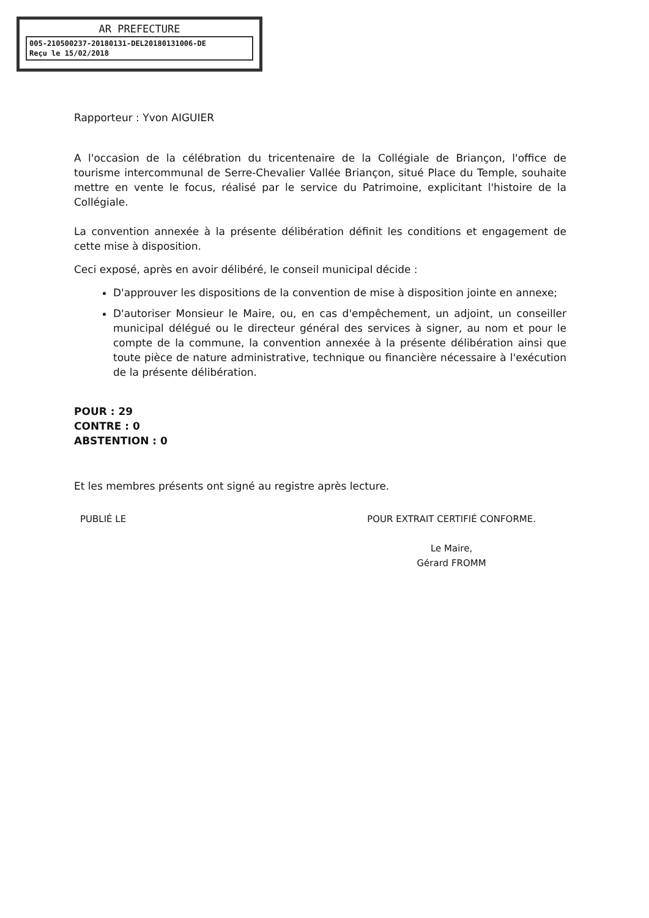AR PREFECTURE
005-210500237-20180131-DEL20180131006-DE
Reçu le 15/02/2018
Rapporteur : Yvon AIGUIER
A l'occasion de la célébration du tricentenaire de la Collégiale de Briançon, l'office de tourisme intercommunal de Serre-Chevalier Vallée Briançon, situé Place du Temple, souhaite mettre en vente le focus, réalisé par le service du Patrimoine, explicitant l'histoire de la Collégiale.
La convention annexée à la présente délibération définit les conditions et engagement de cette mise à disposition.
Ceci exposé, après en avoir délibéré, le conseil municipal décide :
D'approuver les dispositions de la convention de mise à disposition jointe en annexe;
D'autoriser Monsieur le Maire, ou, en cas d'empêchement, un adjoint, un conseiller municipal délégué ou le directeur général des services à signer, au nom et pour le compte de la commune, la convention annexée à la présente délibération ainsi que toute pièce de nature administrative, technique ou financière nécessaire à l'exécution de la présente délibération.
POUR : 29
CONTRE : 0
ABSTENTION : 0
Et les membres présents ont signé au registre après lecture.
PUBLIÉ LE POUR EXTRAIT CERTIFIÉ CONFORME.
Le Maire,
Gérard FROMM